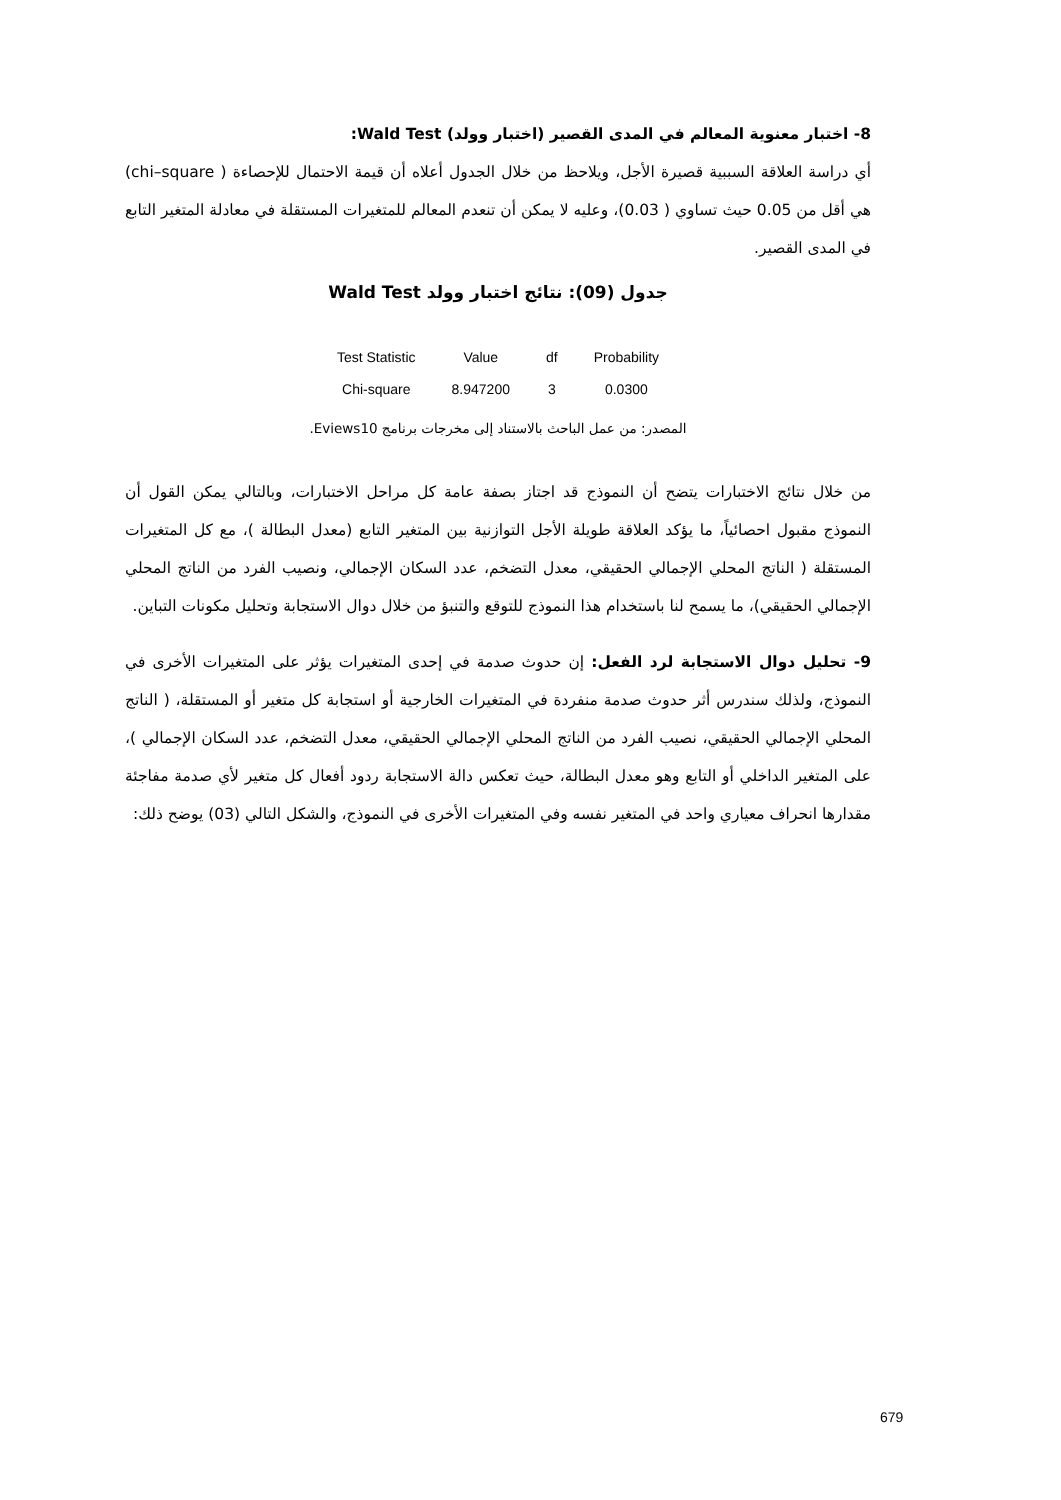8- اختبار معنوية المعالم في المدى القصير (اختبار وولد) Wald Test:
أي دراسة العلاقة السببية قصيرة الأجل، ويلاحظ من خلال الجدول أعلاه أن قيمة الاحتمال للإحصاءة ( chi–square) هي أقل من 0.05 حيث تساوي ( 0.03)، وعليه لا يمكن أن تنعدم المعالم للمتغيرات المستقلة في معادلة المتغير التابع في المدى القصير.
جدول (09): نتائج اختبار وولد Wald Test
| Test Statistic | Value | df | Probability |
| --- | --- | --- | --- |
| Chi-square | 8.947200 | 3 | 0.0300 |
المصدر: من عمل الباحث بالاستناد إلى مخرجات برنامج Eviews10.
من خلال نتائج الاختبارات يتضح أن النموذج قد اجتاز بصفة عامة كل مراحل الاختبارات، وبالتالي يمكن القول أن النموذج مقبول احصائياً، ما يؤكد العلاقة طويلة الأجل التوازنية بين المتغير التابع (معدل البطالة )، مع كل المتغيرات المستقلة ( الناتج المحلي الإجمالي الحقيقي، معدل التضخم، عدد السكان الإجمالي، ونصيب الفرد من الناتج المحلي الإجمالي الحقيقي)، ما يسمح لنا باستخدام هذا النموذج للتوقع والتنبؤ من خلال دوال الاستجابة وتحليل مكونات التباين.
9- تحليل دوال الاستجابة لرد الفعل: إن حدوث صدمة في إحدى المتغيرات يؤثر على المتغيرات الأخرى في النموذج، ولذلك سندرس أثر حدوث صدمة منفردة في المتغيرات الخارجية أو استجابة كل متغير أو المستقلة، ( الناتج المحلي الإجمالي الحقيقي، نصيب الفرد من الناتج المحلي الإجمالي الحقيقي، معدل التضخم، عدد السكان الإجمالي )، على المتغير الداخلي أو التابع وهو معدل البطالة، حيث تعكس دالة الاستجابة ردود أفعال كل متغير لأي صدمة مفاجئة مقدارها انحراف معياري واحد في المتغير نفسه وفي المتغيرات الأخرى في النموذج، والشكل التالي (03) يوضح ذلك:
679